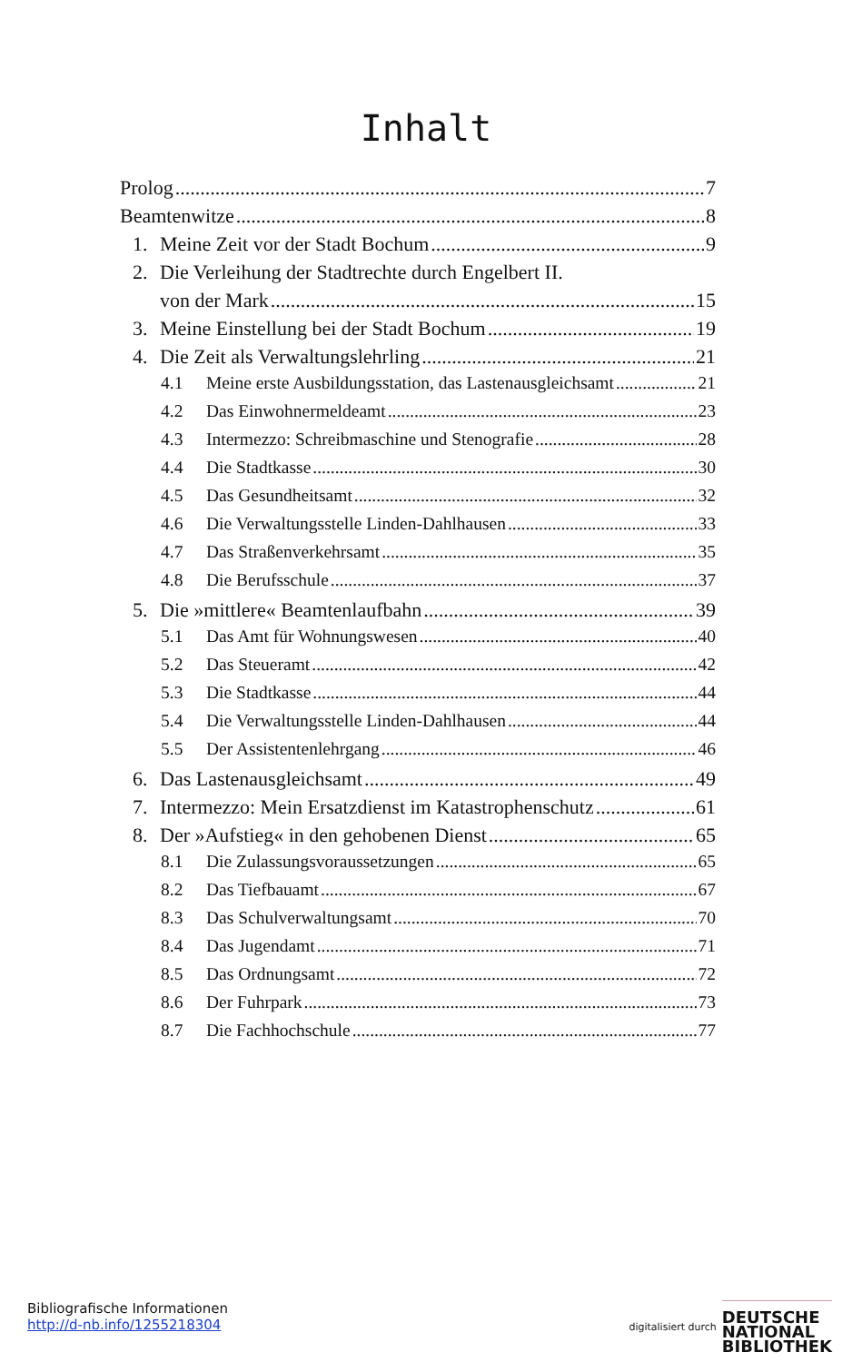Inhalt
Prolog 7
Beamtenwitze 8
1. Meine Zeit vor der Stadt Bochum 9
2. Die Verleihung der Stadtrechte durch Engelbert II.
von der Mark 15
3. Meine Einstellung bei der Stadt Bochum 19
4. Die Zeit als Verwaltungslehrling 21
4.1 Meine erste Ausbildungsstation, das Lastenausgleichsamt 21
4.2 Das Einwohnermeldeamt 23
4.3 Intermezzo: Schreibmaschine und Stenografie 28
4.4 Die Stadtkasse 30
4.5 Das Gesundheitsamt 32
4.6 Die Verwaltungsstelle Linden-Dahlhausen 33
4.7 Das Straßenverkehrsamt 35
4.8 Die Berufsschule 37
5. Die »mittlere« Beamtenlaufbahn 39
5.1 Das Amt für Wohnungswesen 40
5.2 Das Steueramt 42
5.3 Die Stadtkasse 44
5.4 Die Verwaltungsstelle Linden-Dahlhausen 44
5.5 Der Assistentenlehrgang 46
6. Das Lastenausgleichsamt 49
7. Intermezzo: Mein Ersatzdienst im Katastrophenschutz 61
8. Der »Aufstieg« in den gehobenen Dienst 65
8.1 Die Zulassungsvoraussetzungen 65
8.2 Das Tiefbauamt 67
8.3 Das Schulverwaltungsamt 70
8.4 Das Jugendamt 71
8.5 Das Ordnungsamt 72
8.6 Der Fuhrpark 73
8.7 Die Fachhochschule 77
Bibliografische Informationen
http://d-nb.info/1255218304
digitalisiert durch DEUTSCHE
NATIONAL
BIBLIOTHEK